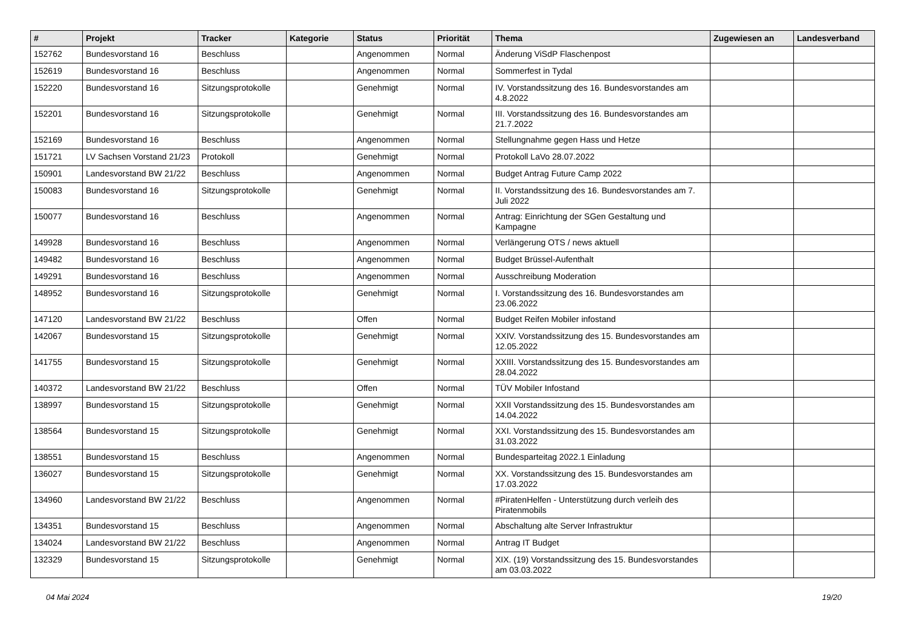| # | Projekt | Tracker | Kategorie | Status | Priorität | Thema | Zugewiesen an | Landesverband |
| --- | --- | --- | --- | --- | --- | --- | --- | --- |
| 152762 | Bundesvorstand 16 | Beschluss | | Angenommen | Normal | Änderung ViSdP Flaschenpost | | |
| 152619 | Bundesvorstand 16 | Beschluss | | Angenommen | Normal | Sommerfest in Tydal | | |
| 152220 | Bundesvorstand 16 | Sitzungsprotokolle | | Genehmigt | Normal | IV. Vorstandssitzung des 16. Bundesvorstandes am 4.8.2022 | | |
| 152201 | Bundesvorstand 16 | Sitzungsprotokolle | | Genehmigt | Normal | III. Vorstandssitzung des 16. Bundesvorstandes am 21.7.2022 | | |
| 152169 | Bundesvorstand 16 | Beschluss | | Angenommen | Normal | Stellungnahme gegen Hass und Hetze | | |
| 151721 | LV Sachsen Vorstand 21/23 | Protokoll | | Genehmigt | Normal | Protokoll LaVo 28.07.2022 | | |
| 150901 | Landesvorstand BW 21/22 | Beschluss | | Angenommen | Normal | Budget Antrag Future Camp 2022 | | |
| 150083 | Bundesvorstand 16 | Sitzungsprotokolle | | Genehmigt | Normal | II. Vorstandssitzung des 16. Bundesvorstandes am 7. Juli 2022 | | |
| 150077 | Bundesvorstand 16 | Beschluss | | Angenommen | Normal | Antrag: Einrichtung der SGen Gestaltung und Kampagne | | |
| 149928 | Bundesvorstand 16 | Beschluss | | Angenommen | Normal | Verlängerung OTS / news aktuell | | |
| 149482 | Bundesvorstand 16 | Beschluss | | Angenommen | Normal | Budget Brüssel-Aufenthalt | | |
| 149291 | Bundesvorstand 16 | Beschluss | | Angenommen | Normal | Ausschreibung Moderation | | |
| 148952 | Bundesvorstand 16 | Sitzungsprotokolle | | Genehmigt | Normal | I. Vorstandssitzung des 16. Bundesvorstandes am 23.06.2022 | | |
| 147120 | Landesvorstand BW 21/22 | Beschluss | | Offen | Normal | Budget Reifen Mobiler infostand | | |
| 142067 | Bundesvorstand 15 | Sitzungsprotokolle | | Genehmigt | Normal | XXIV. Vorstandssitzung des 15. Bundesvorstandes am 12.05.2022 | | |
| 141755 | Bundesvorstand 15 | Sitzungsprotokolle | | Genehmigt | Normal | XXIII. Vorstandssitzung des 15. Bundesvorstandes am 28.04.2022 | | |
| 140372 | Landesvorstand BW 21/22 | Beschluss | | Offen | Normal | TÜV Mobiler Infostand | | |
| 138997 | Bundesvorstand 15 | Sitzungsprotokolle | | Genehmigt | Normal | XXII Vorstandssitzung des 15. Bundesvorstandes am 14.04.2022 | | |
| 138564 | Bundesvorstand 15 | Sitzungsprotokolle | | Genehmigt | Normal | XXI. Vorstandssitzung des 15. Bundesvorstandes am 31.03.2022 | | |
| 138551 | Bundesvorstand 15 | Beschluss | | Angenommen | Normal | Bundesparteitag 2022.1 Einladung | | |
| 136027 | Bundesvorstand 15 | Sitzungsprotokolle | | Genehmigt | Normal | XX. Vorstandssitzung des 15. Bundesvorstandes am 17.03.2022 | | |
| 134960 | Landesvorstand BW 21/22 | Beschluss | | Angenommen | Normal | #PiratenHelfen - Unterstützung durch verleih des Piratenmobils | | |
| 134351 | Bundesvorstand 15 | Beschluss | | Angenommen | Normal | Abschaltung alte Server Infrastruktur | | |
| 134024 | Landesvorstand BW 21/22 | Beschluss | | Angenommen | Normal | Antrag IT Budget | | |
| 132329 | Bundesvorstand 15 | Sitzungsprotokolle | | Genehmigt | Normal | XIX. (19) Vorstandssitzung des 15. Bundesvorstandes am 03.03.2022 | | |
04 Mai 2024 19/20